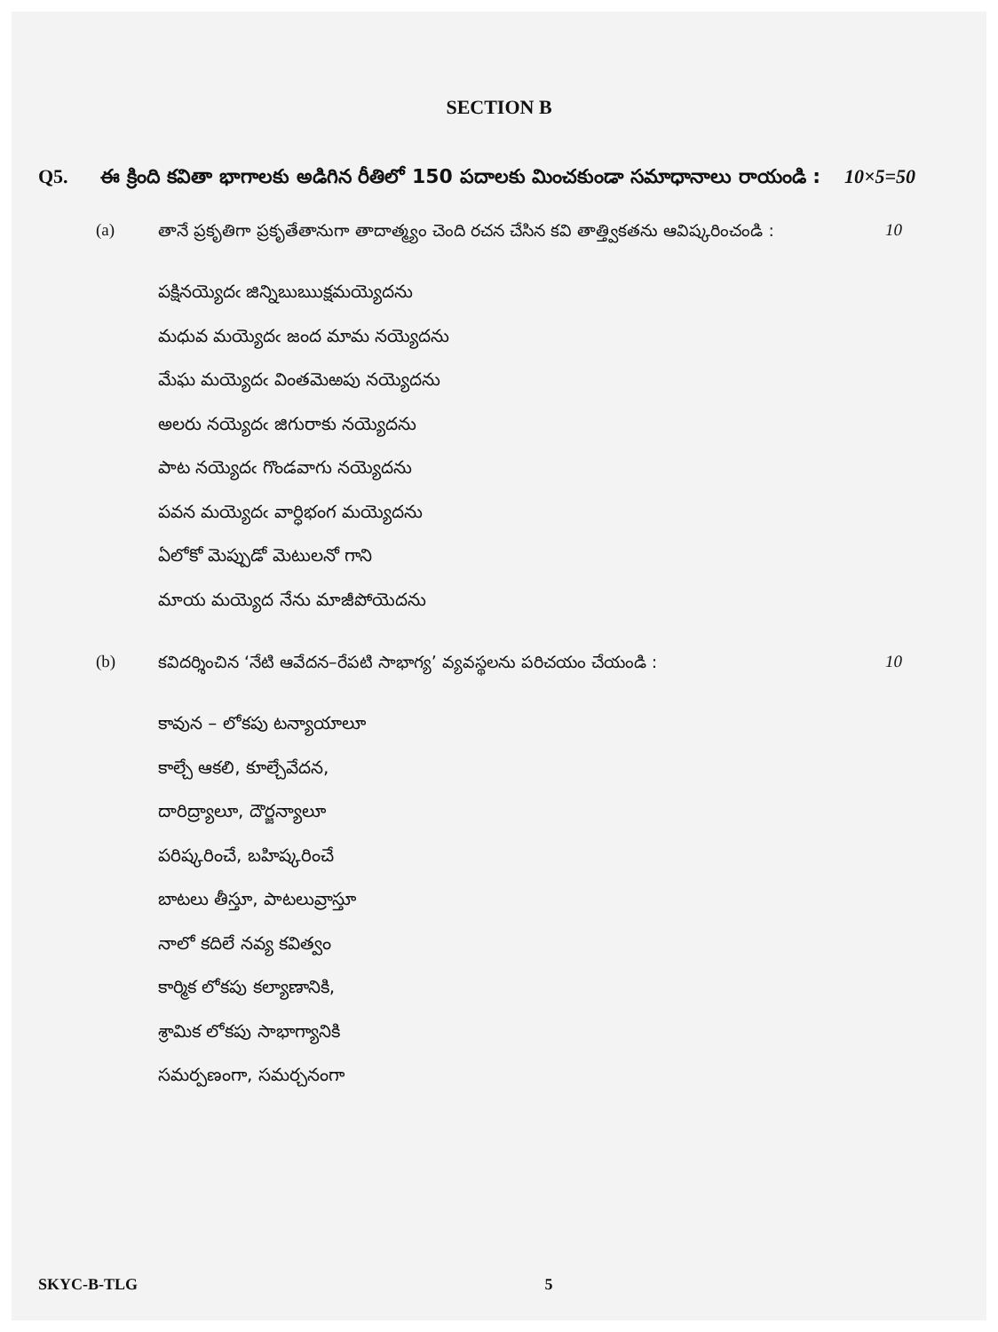SECTION B
Q5. ఈ క్రింది కవితా భాగాలకు అడిగిన రీతిలో 150 పదాలకు మించకుండా సమాధానాలు రాయండి : 10×5=50
(a) తానే ప్రకృతిగా ప్రకృతేతానుగా తాదాత్మ్యం చెంది రచన చేసిన కవి తాత్త్వికతను ఆవిష్కరించండి : 10
పక్షినయ్యెదఁ జిన్నిబుఋక్షమయ్యెదను
మధువ మయ్యెదఁ జంద మామ నయ్యెదను
మేఘ మయ్యెదఁ వింతమెఱపు నయ్యెదను
అలరు నయ్యెదఁ జిగురాకు నయ్యెదను
పాట నయ్యెదఁ గొండవాగు నయ్యెదను
పవన మయ్యెదఁ వార్ధిభంగ మయ్యెదను
ఏలోకో మెప్పుడో మెటులనో గాని
మాయ మయ్యెద నేను మాజీపోయెదను
(b) కవిదర్శించిన ‘నేటి ఆవేదన–రేపటి సాభాగ్య’ వ్యవస్థలను పరిచయం చేయండి : 10
కావున – లోకపు టన్యాయాలూ
కాల్చే ఆకలి, కూల్చేవేదన,
దారిద్ర్యాలూ, దౌర్జన్యాలూ
పరిష్కరించే, బహిష్కరించే
బాటలు తీస్తూ, పాటలువ్రాస్తూ
నాలో కదిలే నవ్య కవిత్వం
కార్మిక లోకపు కల్యాణానికి,
శ్రామిక లోకపు సాభాగ్యానికి
సమర్పణంగా, సమర్చనంగా
SKYC-B-TLG 5